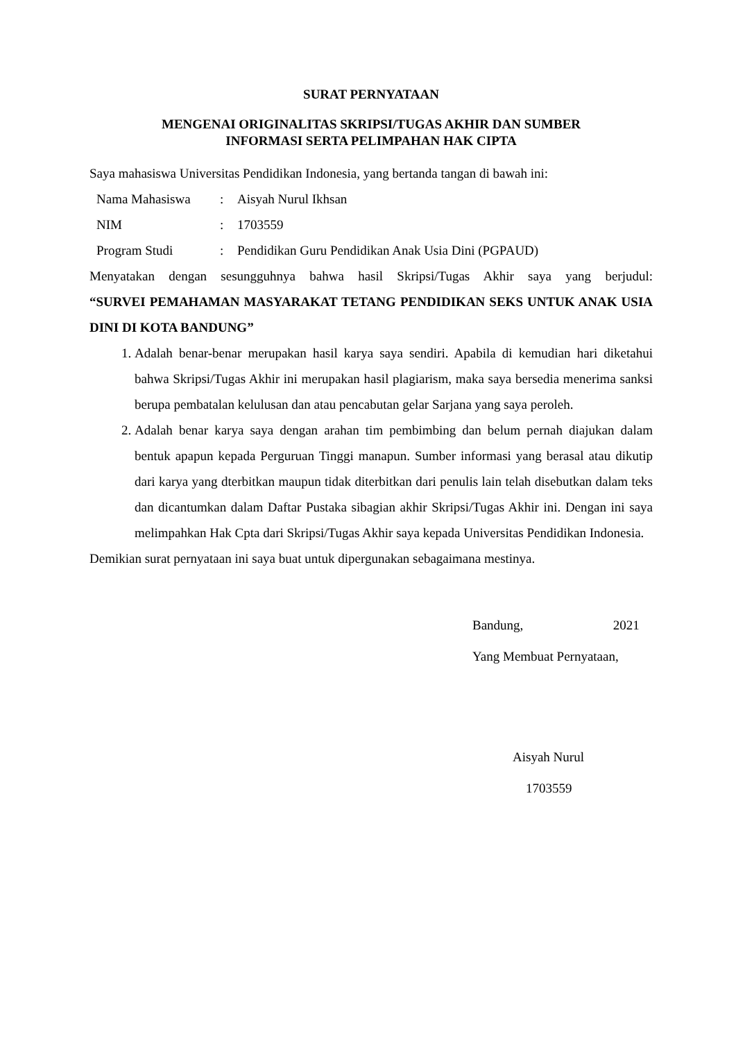SURAT PERNYATAAN
MENGENAI ORIGINALITAS SKRIPSI/TUGAS AKHIR DAN SUMBER
INFORMASI SERTA PELIMPAHAN HAK CIPTA
Saya mahasiswa Universitas Pendidikan Indonesia, yang bertanda tangan di bawah ini:
| Nama Mahasiswa | : | Aisyah Nurul Ikhsan |
| NIM | : | 1703559 |
| Program Studi | : | Pendidikan Guru Pendidikan Anak Usia Dini (PGPAUD) |
Menyatakan dengan sesungguhnya bahwa hasil Skripsi/Tugas Akhir saya yang berjudul:
“SURVEI PEMAHAMAN MASYARAKAT TETANG PENDIDIKAN SEKS UNTUK ANAK USIA DINI DI KOTA BANDUNG”
1. Adalah benar-benar merupakan hasil karya saya sendiri. Apabila di kemudian hari diketahui bahwa Skripsi/Tugas Akhir ini merupakan hasil plagiarism, maka saya bersedia menerima sanksi berupa pembatalan kelulusan dan atau pencabutan gelar Sarjana yang saya peroleh.
2. Adalah benar karya saya dengan arahan tim pembimbing dan belum pernah diajukan dalam bentuk apapun kepada Perguruan Tinggi manapun. Sumber informasi yang berasal atau dikutip dari karya yang dterbitkan maupun tidak diterbitkan dari penulis lain telah disebutkan dalam teks dan dicantumkan dalam Daftar Pustaka sibagian akhir Skripsi/Tugas Akhir ini. Dengan ini saya melimpahkan Hak Cpta dari Skripsi/Tugas Akhir saya kepada Universitas Pendidikan Indonesia.
Demikian surat pernyataan ini saya buat untuk dipergunakan sebagaimana mestinya.
Bandung, 2021
Yang Membuat Pernyataan,
Aisyah Nurul
1703559